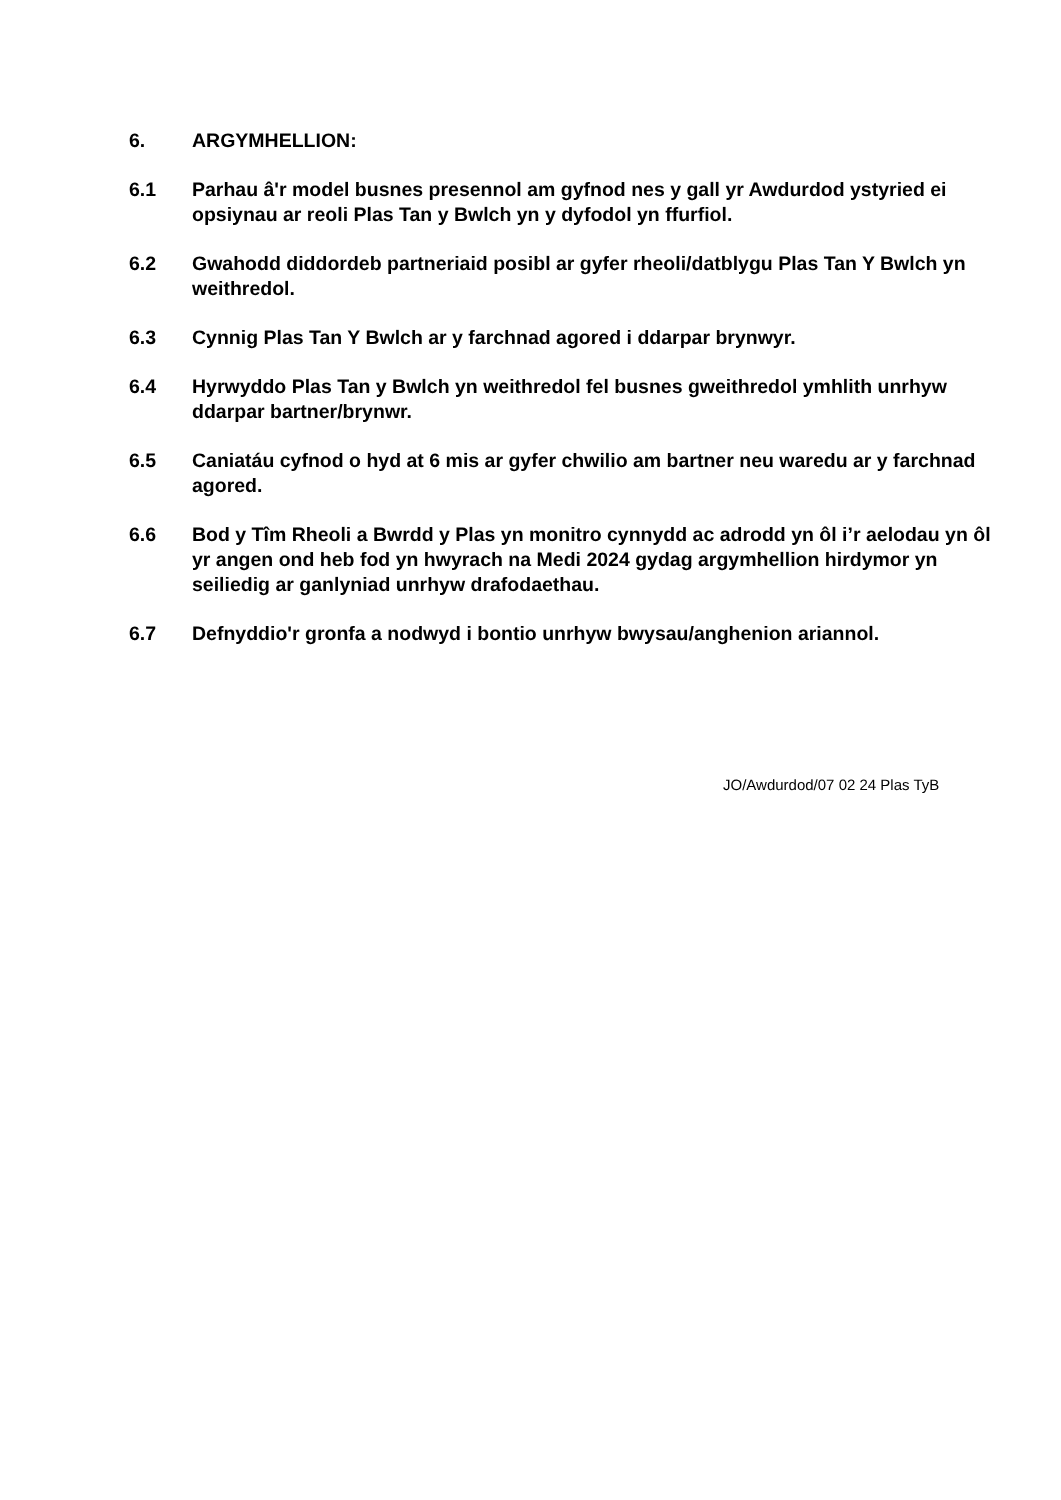6. ARGYMHELLION:
6.1 Parhau â'r model busnes presennol am gyfnod nes y gall yr Awdurdod ystyried ei opsiynau ar reoli Plas Tan y Bwlch yn y dyfodol yn ffurfiol.
6.2 Gwahodd diddordeb partneriaid posibl ar gyfer rheoli/datblygu Plas Tan Y Bwlch yn weithredol.
6.3 Cynnig Plas Tan Y Bwlch ar y farchnad agored i ddarpar brynwyr.
6.4 Hyrwyddo Plas Tan y Bwlch yn weithredol fel busnes gweithredol ymhlith unrhyw ddarpar bartner/brynwr.
6.5 Caniatáu cyfnod o hyd at 6 mis ar gyfer chwilio am bartner neu waredu ar y farchnad agored.
6.6 Bod y Tîm Rheoli a Bwrdd y Plas yn monitro cynnydd ac adrodd yn ôl i’r aelodau yn ôl yr angen ond heb fod yn hwyrach na Medi 2024 gydag argymhellion hirdymor yn seiliedig ar ganlyniad unrhyw drafodaethau.
6.7 Defnyddio'r gronfa a nodwyd i bontio unrhyw bwysau/anghenion ariannol.
JO/Awdurdod/07 02 24 Plas TyB